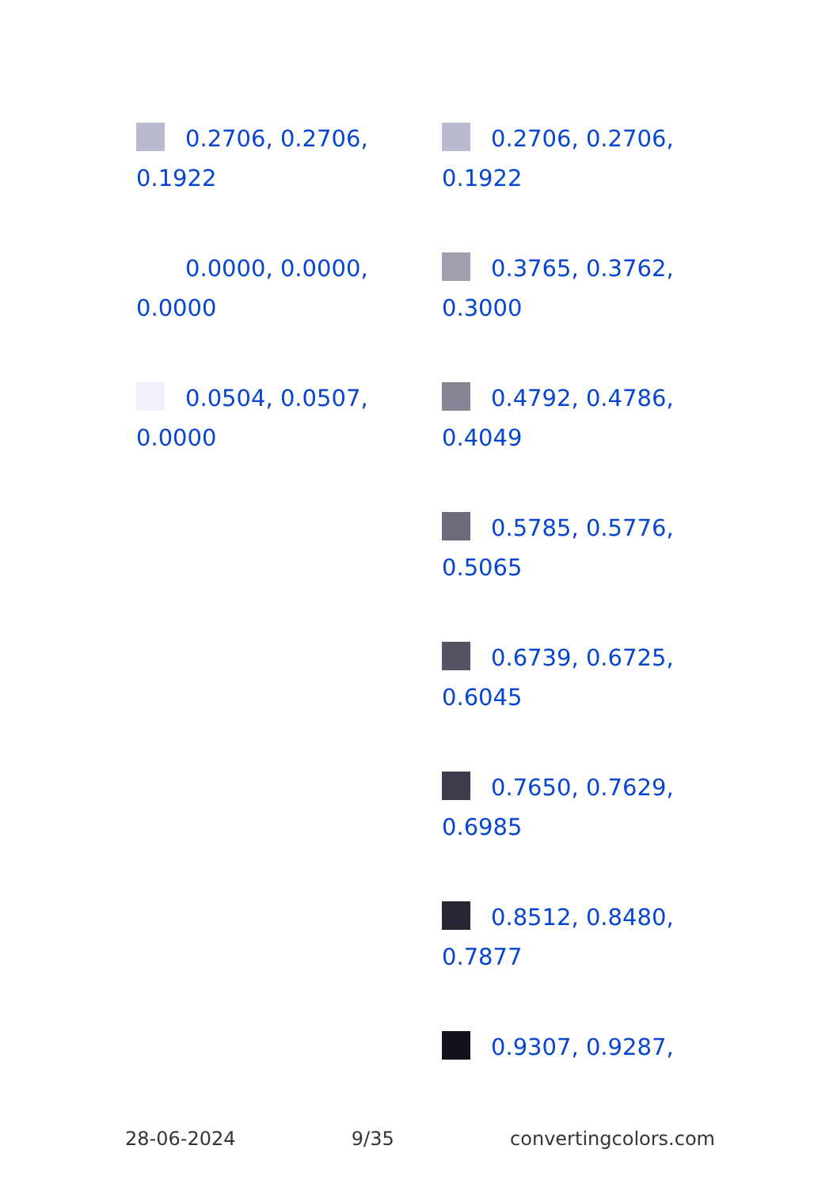0.2706, 0.2706, 0.1922
0.0000, 0.0000, 0.0000
0.0504, 0.0507, 0.0000
0.2706, 0.2706, 0.1922
0.3765, 0.3762, 0.3000
0.4792, 0.4786, 0.4049
0.5785, 0.5776, 0.5065
0.6739, 0.6725, 0.6045
0.7650, 0.7629, 0.6985
0.8512, 0.8480, 0.7877
0.9307, 0.9287,
28-06-2024 9/35 convertingcolors.com